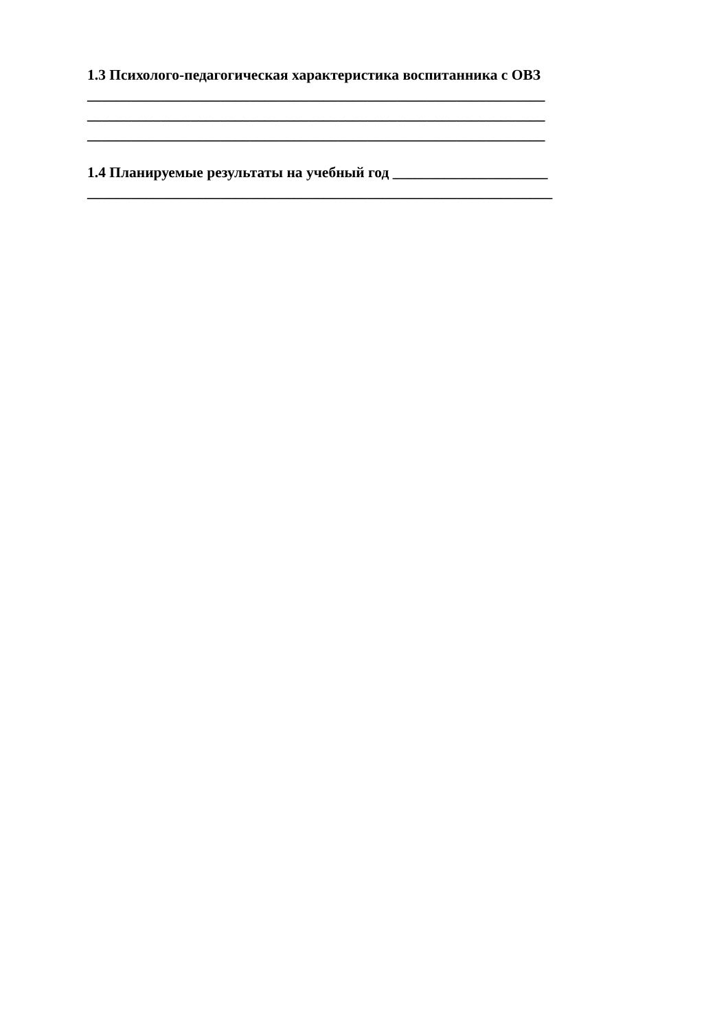1.3 Психолого-педагогическая характеристика воспитанника с ОВЗ
______________________________________________________________
______________________________________________________________
______________________________________________________________
1.4 Планируемые результаты на учебный год _____________________
_______________________________________________________________